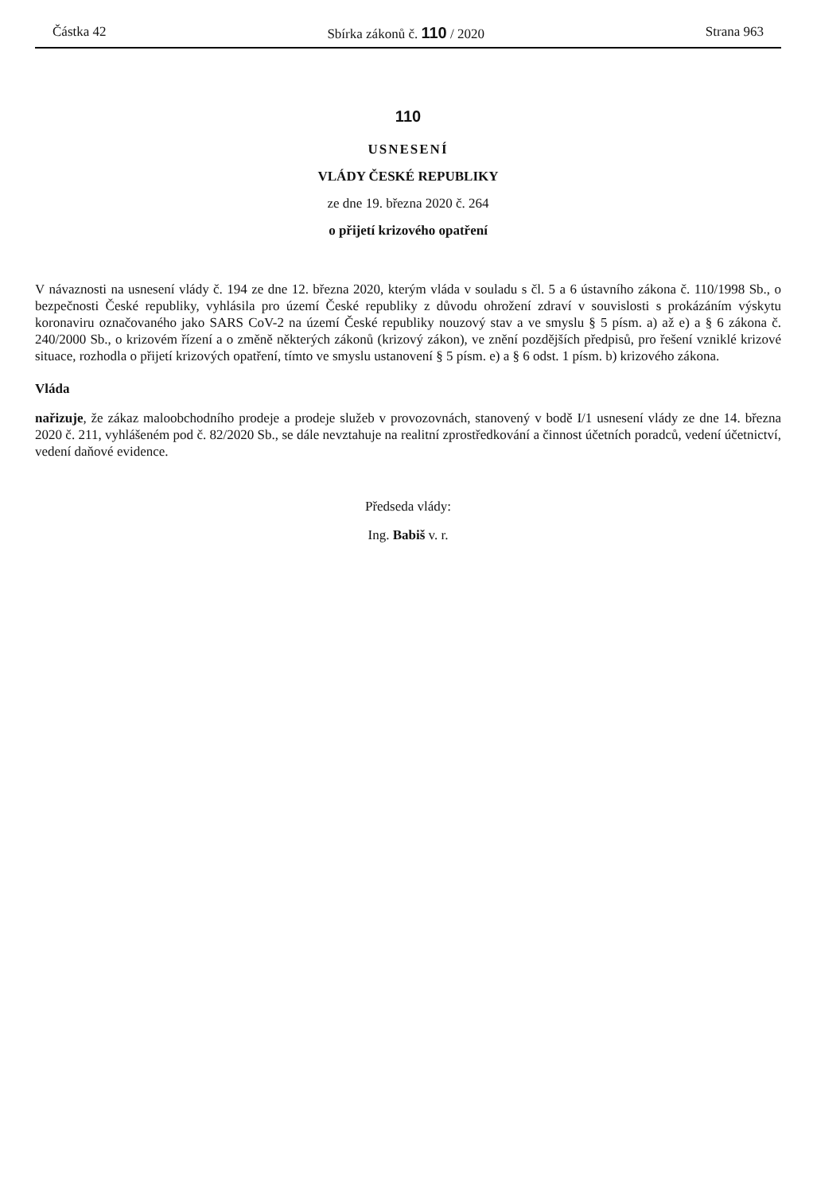Částka 42 Sbírka zákonů č. 110 / 2020 Strana 963
110
USNESENÍ
VLÁDY ČESKÉ REPUBLIKY
ze dne 19. března 2020 č. 264
o přijetí krizového opatření
V návaznosti na usnesení vlády č. 194 ze dne 12. března 2020, kterým vláda v souladu s čl. 5 a 6 ústavního zákona č. 110/1998 Sb., o bezpečnosti České republiky, vyhlásila pro území České republiky z důvodu ohrožení zdraví v souvislosti s prokázáním výskytu koronaviru označovaného jako SARS CoV-2 na území České republiky nouzový stav a ve smyslu § 5 písm. a) až e) a § 6 zákona č. 240/2000 Sb., o krizovém řízení a o změně některých zákonů (krizový zákon), ve znění pozdějších předpisů, pro řešení vzniklé krizové situace, rozhodla o přijetí krizových opatření, tímto ve smyslu ustanovení § 5 písm. e) a § 6 odst. 1 písm. b) krizového zákona.
Vláda
nařizuje, že zákaz maloobchodního prodeje a prodeje služeb v provozovnách, stanovený v bodě I/1 usnesení vlády ze dne 14. března 2020 č. 211, vyhlášeném pod č. 82/2020 Sb., se dále nevztahuje na realitní zprostředkování a činnost účetních poradců, vedení účetnictví, vedení daňové evidence.
Předseda vlády:
Ing. Babiš v. r.